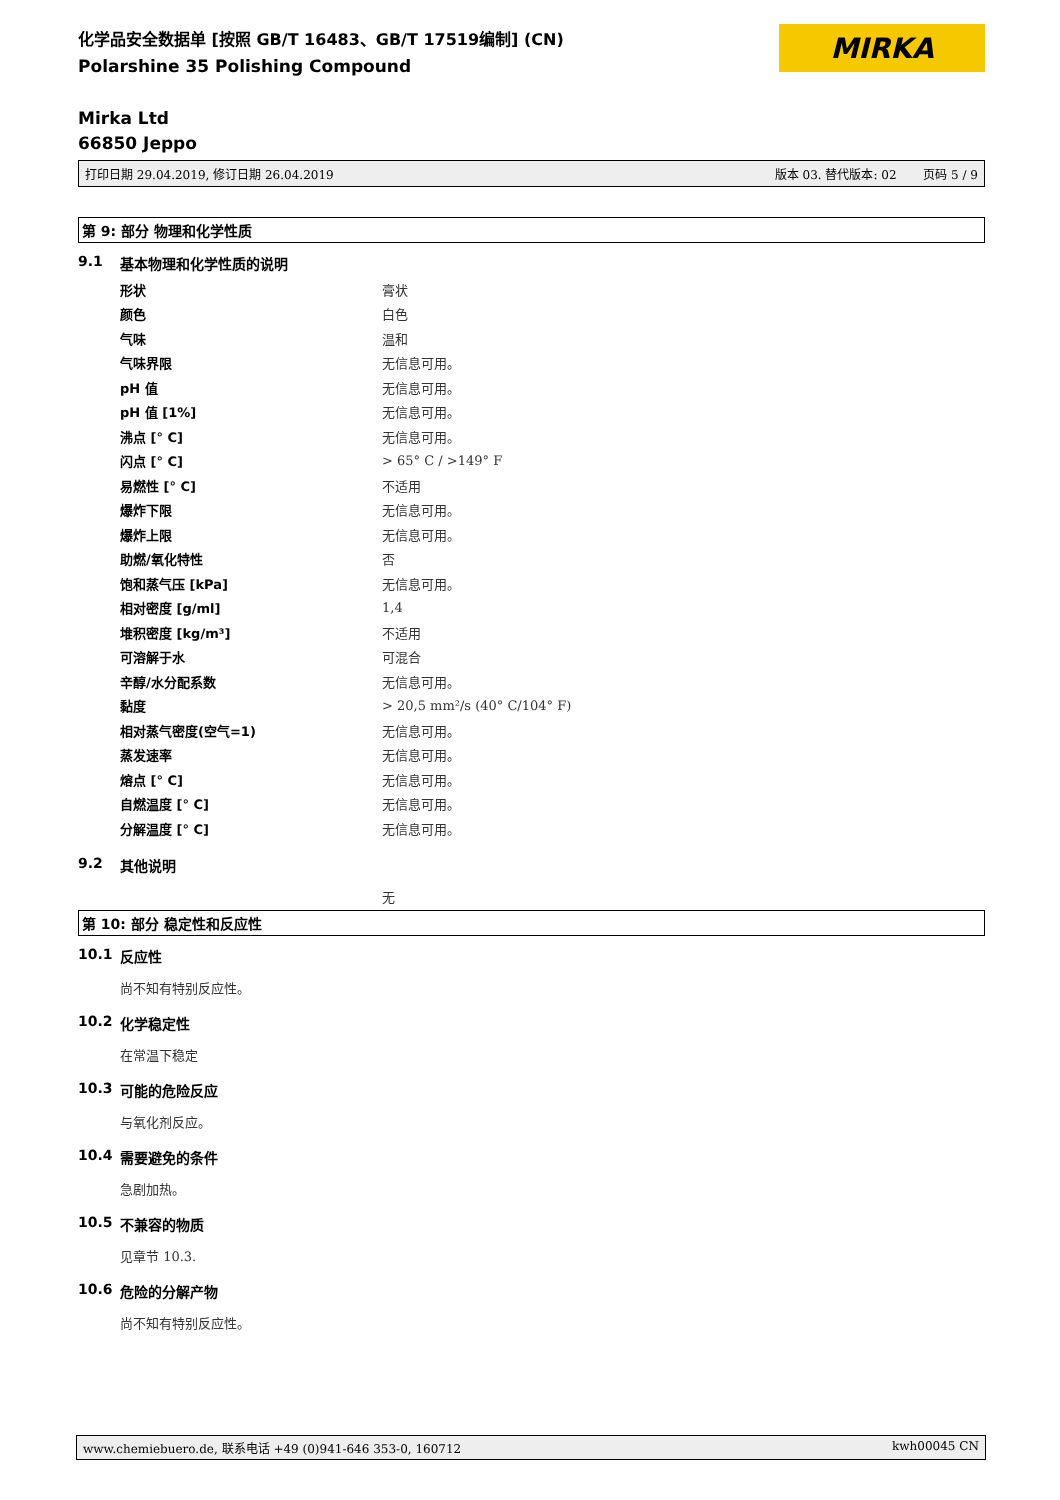化学品安全数据单 [按照 GB/T 16483、GB/T 17519编制] (CN)
Polarshine 35 Polishing Compound
MIRKA
Mirka Ltd
66850 Jeppo
打印日期 29.04.2019, 修订日期 26.04.2019 版本 03. 替代版本: 02 页码 5 / 9
第 9: 部分 物理和化学性质
9.1 基本物理和化学性质的说明
| 形状 | 膏状 |
| 颜色 | 白色 |
| 气味 | 温和 |
| 气味界限 | 无信息可用。 |
| pH 值 | 无信息可用。 |
| pH 值 [1%] | 无信息可用。 |
| 沸点 [° C] | 无信息可用。 |
| 闪点 [° C] | > 65° C / >149° F |
| 易燃性 [° C] | 不适用 |
| 爆炸下限 | 无信息可用。 |
| 爆炸上限 | 无信息可用。 |
| 助燃/氧化特性 | 否 |
| 饱和蒸气压 [kPa] | 无信息可用。 |
| 相对密度 [g/ml] | 1,4 |
| 堆积密度 [kg/m³] | 不适用 |
| 可溶解于水 | 可混合 |
| 辛醇/水分配系数 | 无信息可用。 |
| 黏度 | > 20,5 mm²/s (40° C/104° F) |
| 相对蒸气密度(空气=1) | 无信息可用。 |
| 蒸发速率 | 无信息可用。 |
| 熔点 [° C] | 无信息可用。 |
| 自燃温度 [° C] | 无信息可用。 |
| 分解温度 [° C] | 无信息可用。 |
9.2 其他说明
无
第 10: 部分 稳定性和反应性
10.1 反应性
尚不知有特别反应性。
10.2 化学稳定性
在常温下稳定
10.3 可能的危险反应
与氧化剂反应。
10.4 需要避免的条件
急剧加热。
10.5 不兼容的物质
见章节 10.3.
10.6 危险的分解产物
尚不知有特别反应性。
www.chemiebuero.de, 联系电话 +49 (0)941-646 353-0, 160712 kwh00045 CN